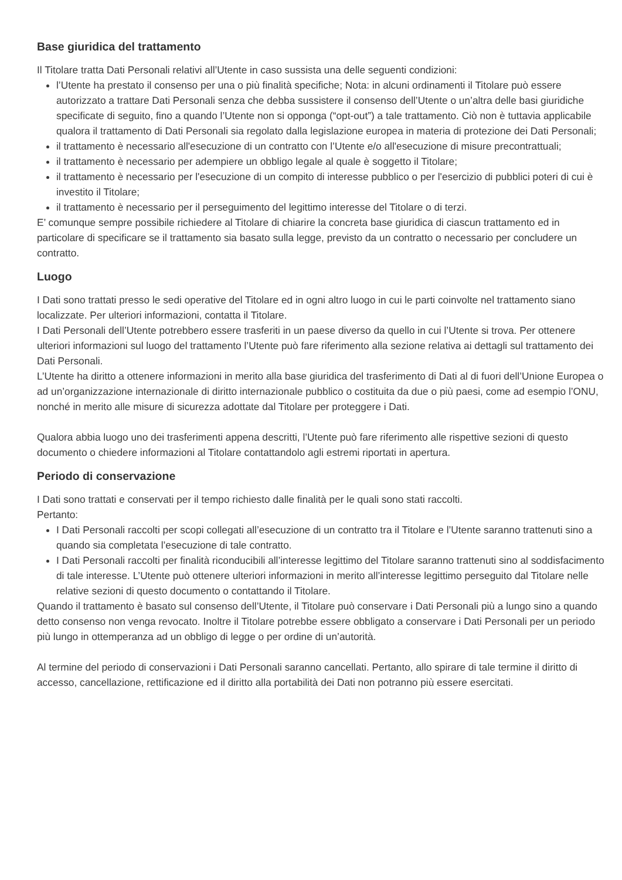Base giuridica del trattamento
Il Titolare tratta Dati Personali relativi all’Utente in caso sussista una delle seguenti condizioni:
l’Utente ha prestato il consenso per una o più finalità specifiche; Nota: in alcuni ordinamenti il Titolare può essere autorizzato a trattare Dati Personali senza che debba sussistere il consenso dell’Utente o un’altra delle basi giuridiche specificate di seguito, fino a quando l’Utente non si opponga (“opt-out”) a tale trattamento. Ciò non è tuttavia applicabile qualora il trattamento di Dati Personali sia regolato dalla legislazione europea in materia di protezione dei Dati Personali;
il trattamento è necessario all'esecuzione di un contratto con l’Utente e/o all'esecuzione di misure precontrattuali;
il trattamento è necessario per adempiere un obbligo legale al quale è soggetto il Titolare;
il trattamento è necessario per l'esecuzione di un compito di interesse pubblico o per l'esercizio di pubblici poteri di cui è investito il Titolare;
il trattamento è necessario per il perseguimento del legittimo interesse del Titolare o di terzi.
E’ comunque sempre possibile richiedere al Titolare di chiarire la concreta base giuridica di ciascun trattamento ed in particolare di specificare se il trattamento sia basato sulla legge, previsto da un contratto o necessario per concludere un contratto.
Luogo
I Dati sono trattati presso le sedi operative del Titolare ed in ogni altro luogo in cui le parti coinvolte nel trattamento siano localizzate. Per ulteriori informazioni, contatta il Titolare.
I Dati Personali dell’Utente potrebbero essere trasferiti in un paese diverso da quello in cui l’Utente si trova. Per ottenere ulteriori informazioni sul luogo del trattamento l’Utente può fare riferimento alla sezione relativa ai dettagli sul trattamento dei Dati Personali.
L’Utente ha diritto a ottenere informazioni in merito alla base giuridica del trasferimento di Dati al di fuori dell’Unione Europea o ad un’organizzazione internazionale di diritto internazionale pubblico o costituita da due o più paesi, come ad esempio l’ONU, nonché in merito alle misure di sicurezza adottate dal Titolare per proteggere i Dati.
Qualora abbia luogo uno dei trasferimenti appena descritti, l’Utente può fare riferimento alle rispettive sezioni di questo documento o chiedere informazioni al Titolare contattandolo agli estremi riportati in apertura.
Periodo di conservazione
I Dati sono trattati e conservati per il tempo richiesto dalle finalità per le quali sono stati raccolti.
Pertanto:
I Dati Personali raccolti per scopi collegati all’esecuzione di un contratto tra il Titolare e l’Utente saranno trattenuti sino a quando sia completata l’esecuzione di tale contratto.
I Dati Personali raccolti per finalità riconducibili all’interesse legittimo del Titolare saranno trattenuti sino al soddisfacimento di tale interesse. L’Utente può ottenere ulteriori informazioni in merito all’interesse legittimo perseguito dal Titolare nelle relative sezioni di questo documento o contattando il Titolare.
Quando il trattamento è basato sul consenso dell’Utente, il Titolare può conservare i Dati Personali più a lungo sino a quando detto consenso non venga revocato. Inoltre il Titolare potrebbe essere obbligato a conservare i Dati Personali per un periodo più lungo in ottemperanza ad un obbligo di legge o per ordine di un’autorità.
Al termine del periodo di conservazioni i Dati Personali saranno cancellati. Pertanto, allo spirare di tale termine il diritto di accesso, cancellazione, rettificazione ed il diritto alla portabilità dei Dati non potranno più essere esercitati.